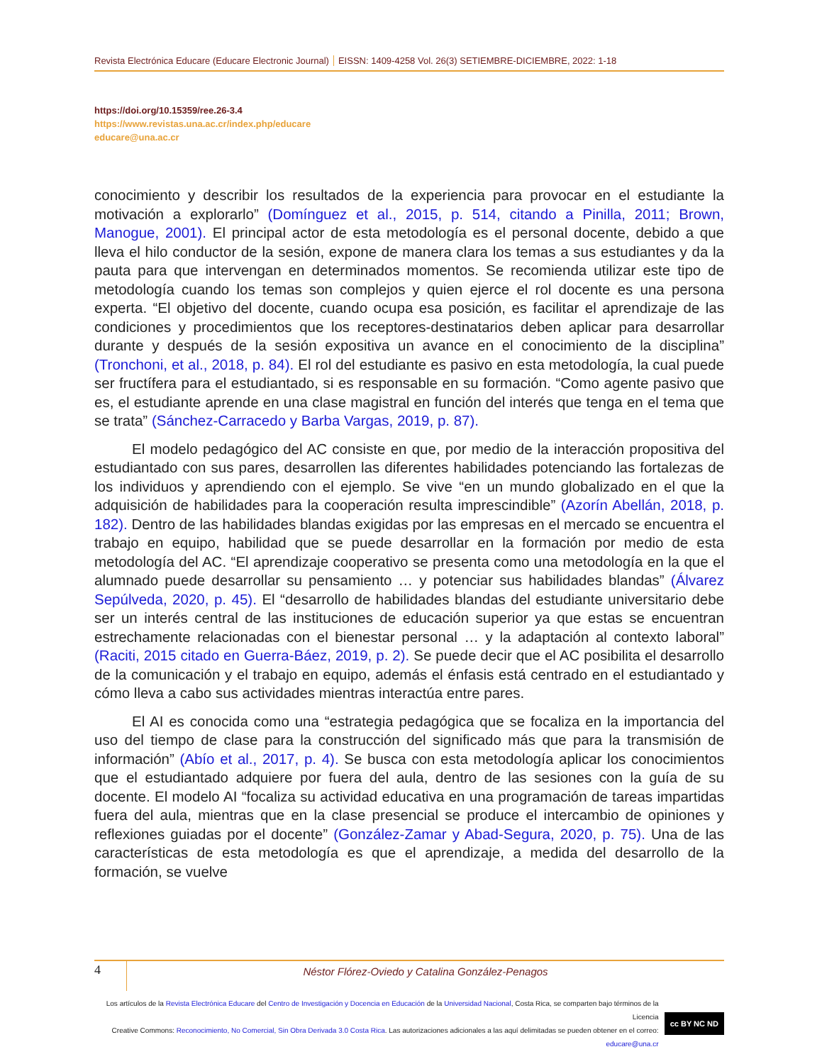Revista Electrónica Educare (Educare Electronic Journal) EISSN: 1409-4258 Vol. 26(3) SETIEMBRE-DICIEMBRE, 2022: 1-18
https://doi.org/10.15359/ree.26-3.4
https://www.revistas.una.ac.cr/index.php/educare
educare@una.ac.cr
conocimiento y describir los resultados de la experiencia para provocar en el estudiante la motivación a explorarlo” (Domínguez et al., 2015, p. 514, citando a Pinilla, 2011; Brown, Manogue, 2001). El principal actor de esta metodología es el personal docente, debido a que lleva el hilo conductor de la sesión, expone de manera clara los temas a sus estudiantes y da la pauta para que intervengan en determinados momentos. Se recomienda utilizar este tipo de metodología cuando los temas son complejos y quien ejerce el rol docente es una persona experta. “El objetivo del docente, cuando ocupa esa posición, es facilitar el aprendizaje de las condiciones y procedimientos que los receptores-destinatarios deben aplicar para desarrollar durante y después de la sesión expositiva un avance en el conocimiento de la disciplina” (Tronchoni, et al., 2018, p. 84). El rol del estudiante es pasivo en esta metodología, la cual puede ser fructífera para el estudiantado, si es responsable en su formación. “Como agente pasivo que es, el estudiante aprende en una clase magistral en función del interés que tenga en el tema que se trata” (Sánchez-Carracedo y Barba Vargas, 2019, p. 87).
El modelo pedagógico del AC consiste en que, por medio de la interacción propositiva del estudiantado con sus pares, desarrollen las diferentes habilidades potenciando las fortalezas de los individuos y aprendiendo con el ejemplo. Se vive “en un mundo globalizado en el que la adquisición de habilidades para la cooperación resulta imprescindible” (Azorín Abellán, 2018, p. 182). Dentro de las habilidades blandas exigidas por las empresas en el mercado se encuentra el trabajo en equipo, habilidad que se puede desarrollar en la formación por medio de esta metodología del AC. “El aprendizaje cooperativo se presenta como una metodología en la que el alumnado puede desarrollar su pensamiento … y potenciar sus habilidades blandas” (Álvarez Sepúlveda, 2020, p. 45). El “desarrollo de habilidades blandas del estudiante universitario debe ser un interés central de las instituciones de educación superior ya que estas se encuentran estrechamente relacionadas con el bienestar personal … y la adaptación al contexto laboral” (Raciti, 2015 citado en Guerra-Báez, 2019, p. 2). Se puede decir que el AC posibilita el desarrollo de la comunicación y el trabajo en equipo, además el énfasis está centrado en el estudiantado y cómo lleva a cabo sus actividades mientras interactúa entre pares.
El AI es conocida como una “estrategia pedagógica que se focaliza en la importancia del uso del tiempo de clase para la construcción del significado más que para la transmisión de información” (Abío et al., 2017, p. 4). Se busca con esta metodología aplicar los conocimientos que el estudiantado adquiere por fuera del aula, dentro de las sesiones con la guía de su docente. El modelo AI “focaliza su actividad educativa en una programación de tareas impartidas fuera del aula, mientras que en la clase presencial se produce el intercambio de opiniones y reflexiones guiadas por el docente” (González-Zamar y Abad-Segura, 2020, p. 75). Una de las características de esta metodología es que el aprendizaje, a medida del desarrollo de la formación, se vuelve
4
Néstor Flórez-Oviedo y Catalina González-Penagos
Los artículos de la Revista Electrónica Educare del Centro de Investigación y Docencia en Educación de la Universidad Nacional, Costa Rica, se comparten bajo términos de la Licencia
Creative Commons: Reconocimiento, No Comercial, Sin Obra Derivada 3.0 Costa Rica. Las autorizaciones adicionales a las aquí delimitadas se pueden obtener en el correo: educare@una.cr
cc BY NC ND